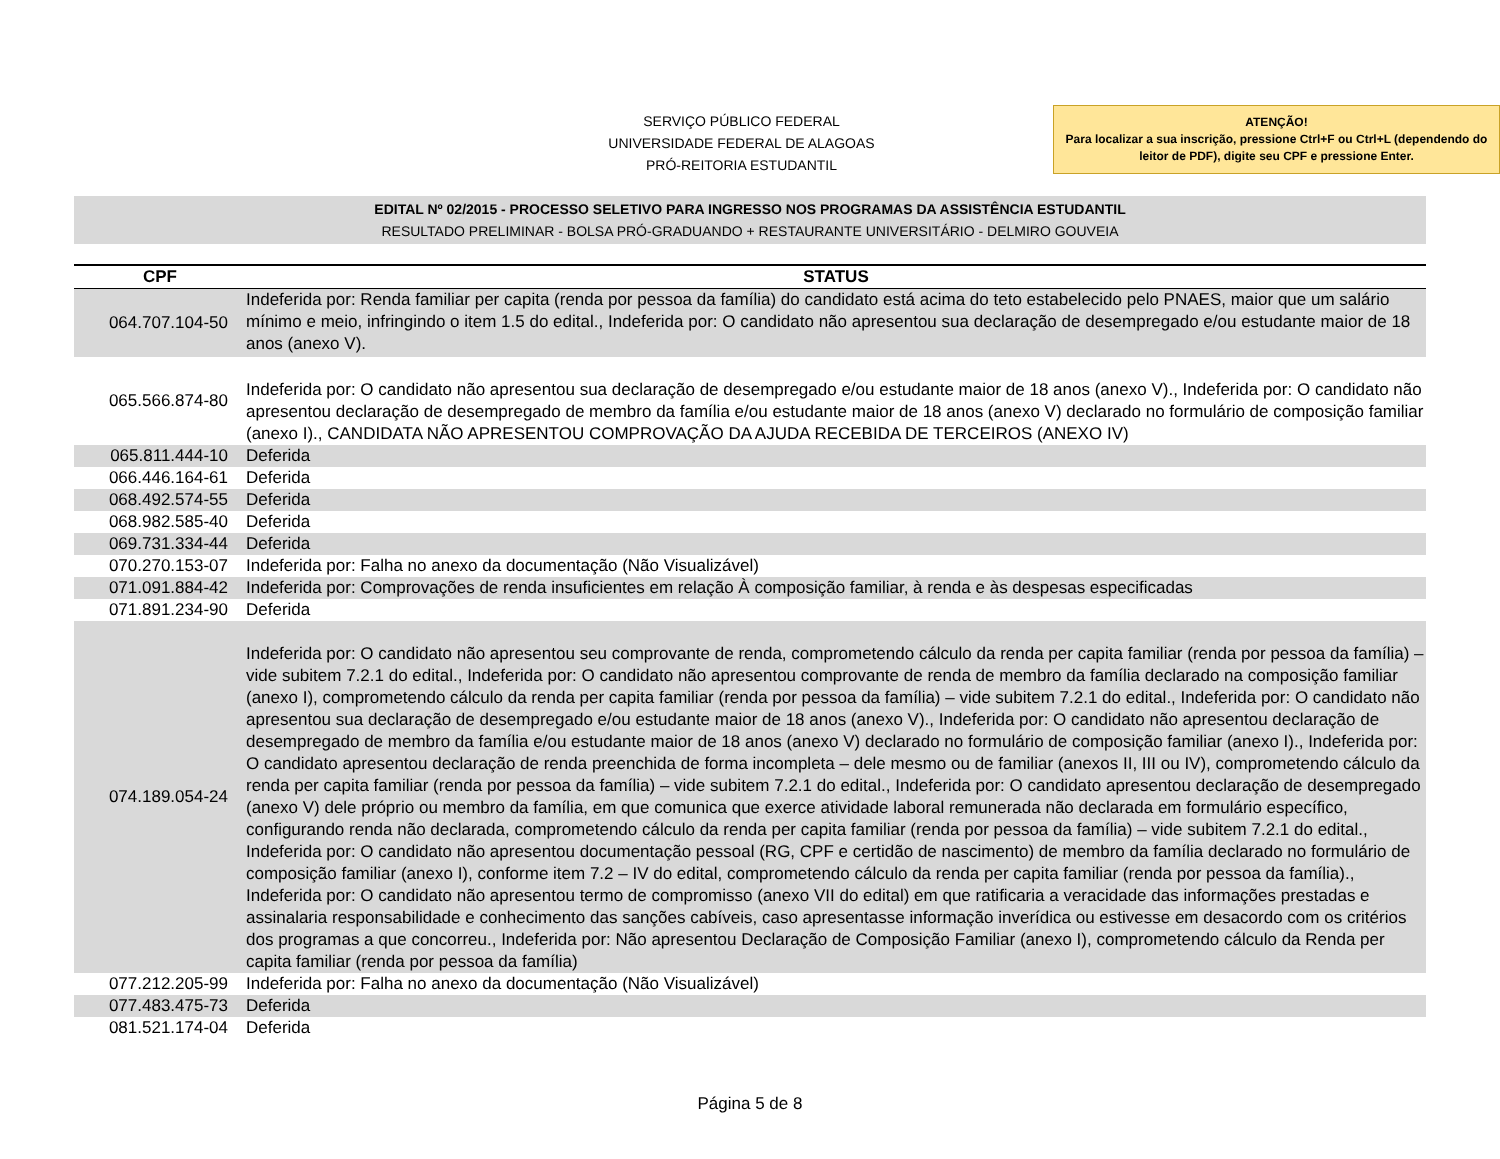SERVIÇO PÚBLICO FEDERAL
UNIVERSIDADE FEDERAL DE ALAGOAS
PRÓ-REITORIA ESTUDANTIL
ATENÇÃO!
Para localizar a sua inscrição, pressione Ctrl+F ou Ctrl+L (dependendo do leitor de PDF), digite seu CPF e pressione Enter.
EDITAL Nº 02/2015 - PROCESSO SELETIVO PARA INGRESSO NOS PROGRAMAS DA ASSISTÊNCIA ESTUDANTIL
RESULTADO PRELIMINAR - BOLSA PRÓ-GRADUANDO + RESTAURANTE UNIVERSITÁRIO - DELMIRO GOUVEIA
| CPF | STATUS |
| --- | --- |
| 064.707.104-50 | Indeferida por: Renda familiar per capita (renda por pessoa da família) do candidato está acima do teto estabelecido pelo PNAES, maior que um salário mínimo e meio, infringindo o item 1.5 do edital., Indeferida por: O candidato não apresentou sua declaração de desempregado e/ou estudante maior de 18 anos (anexo V). |
| 065.566.874-80 | Indeferida por: O candidato não apresentou sua declaração de desempregado e/ou estudante maior de 18 anos (anexo V)., Indeferida por: O candidato não apresentou declaração de desempregado de membro da família e/ou estudante maior de 18 anos (anexo V) declarado no formulário de composição familiar (anexo I)., CANDIDATA NÃO APRESENTOU COMPROVAÇÃO DA AJUDA RECEBIDA DE TERCEIROS (ANEXO IV) |
| 065.811.444-10 | Deferida |
| 066.446.164-61 | Deferida |
| 068.492.574-55 | Deferida |
| 068.982.585-40 | Deferida |
| 069.731.334-44 | Deferida |
| 070.270.153-07 | Indeferida por: Falha no anexo da documentação (Não Visualizável) |
| 071.091.884-42 | Indeferida por: Comprovações de renda insuficientes em relação À composição familiar, à renda e às despesas especificadas |
| 071.891.234-90 | Deferida |
| 074.189.054-24 | Indeferida por: O candidato não apresentou seu comprovante de renda, comprometendo cálculo da renda per capita familiar (renda por pessoa da família) – vide subitem 7.2.1 do edital., Indeferida por: O candidato não apresentou comprovante de renda de membro da família declarado na composição familiar (anexo I), comprometendo cálculo da renda per capita familiar (renda por pessoa da família) – vide subitem 7.2.1 do edital., Indeferida por: O candidato não apresentou sua declaração de desempregado e/ou estudante maior de 18 anos (anexo V)., Indeferida por: O candidato não apresentou declaração de desempregado de membro da família e/ou estudante maior de 18 anos (anexo V) declarado no formulário de composição familiar (anexo I)., Indeferida por: O candidato apresentou declaração de renda preenchida de forma incompleta – dele mesmo ou de familiar (anexos II, III ou IV), comprometendo cálculo da renda per capita familiar (renda por pessoa da família) – vide subitem 7.2.1 do edital., Indeferida por: O candidato apresentou declaração de desempregado (anexo V) dele próprio ou membro da família, em que comunica que exerce atividade laboral remunerada não declarada em formulário específico, configurando renda não declarada, comprometendo cálculo da renda per capita familiar (renda por pessoa da família) – vide subitem 7.2.1 do edital., Indeferida por: O candidato não apresentou documentação pessoal (RG, CPF e certidão de nascimento) de membro da família declarado no formulário de composição familiar (anexo I), conforme item 7.2 – IV do edital, comprometendo cálculo da renda per capita familiar (renda por pessoa da família)., Indeferida por: O candidato não apresentou termo de compromisso (anexo VII do edital) em que ratificaria a veracidade das informações prestadas e assinalaria responsabilidade e conhecimento das sanções cabíveis, caso apresentasse informação inverídica ou estivesse em desacordo com os critérios dos programas a que concorreu., Indeferida por: Não apresentou Declaração de Composição Familiar (anexo I), comprometendo cálculo da Renda per capita familiar (renda por pessoa da família) |
| 077.212.205-99 | Indeferida por: Falha no anexo da documentação (Não Visualizável) |
| 077.483.475-73 | Deferida |
| 081.521.174-04 | Deferida |
Página 5 de 8